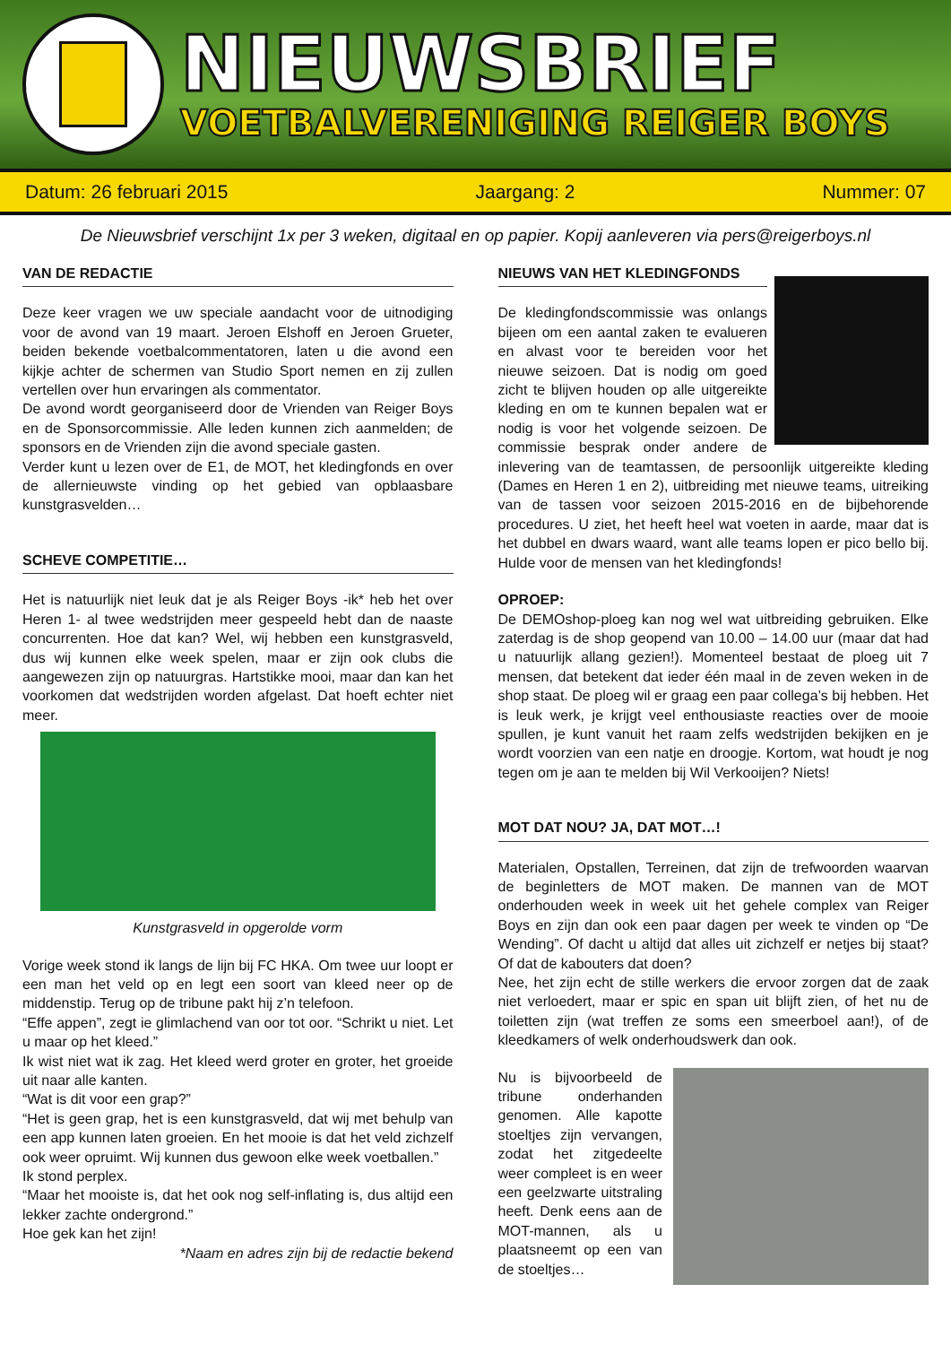NIEUWSBRIEF
VOETBALVERENIGING REIGER BOYS
Datum: 26 februari 2015 Jaargang: 2 Nummer: 07
De Nieuwsbrief verschijnt 1x per 3 weken, digitaal en op papier. Kopij aanleveren via pers@reigerboys.nl
VAN DE REDACTIE
Deze keer vragen we uw speciale aandacht voor de uitnodiging voor de avond van 19 maart. Jeroen Elshoff en Jeroen Grueter, beiden bekende voetbalcommentatoren, laten u die avond een kijkje achter de schermen van Studio Sport nemen en zij zullen vertellen over hun ervaringen als commentator.
De avond wordt georganiseerd door de Vrienden van Reiger Boys en de Sponsorcommissie. Alle leden kunnen zich aanmelden; de sponsors en de Vrienden zijn die avond speciale gasten.
Verder kunt u lezen over de E1, de MOT, het kledingfonds en over de allernieuwste vinding op het gebied van opblaasbare kunstgrasvelden…
SCHEVE COMPETITIE…
Het is natuurlijk niet leuk dat je als Reiger Boys -ik* heb het over Heren 1- al twee wedstrijden meer gespeeld hebt dan de naaste concurrenten. Hoe dat kan? Wel, wij hebben een kunstgrasveld, dus wij kunnen elke week spelen, maar er zijn ook clubs die aangewezen zijn op natuurgras. Hartstikke mooi, maar dan kan het voorkomen dat wedstrijden worden afgelast. Dat hoeft echter niet meer.
Kunstgrasveld in opgerolde vorm
Vorige week stond ik langs de lijn bij FC HKA. Om twee uur loopt er een man het veld op en legt een soort van kleed neer op de middenstip. Terug op de tribune pakt hij z’n telefoon.
“Effe appen”, zegt ie glimlachend van oor tot oor. “Schrikt u niet. Let u maar op het kleed.”
Ik wist niet wat ik zag. Het kleed werd groter en groter, het groeide uit naar alle kanten.
“Wat is dit voor een grap?”
“Het is geen grap, het is een kunstgrasveld, dat wij met behulp van een app kunnen laten groeien. En het mooie is dat het veld zichzelf ook weer opruimt. Wij kunnen dus gewoon elke week voetballen.”
Ik stond perplex.
“Maar het mooiste is, dat het ook nog self-inflating is, dus altijd een lekker zachte ondergrond.”
Hoe gek kan het zijn!
*Naam en adres zijn bij de redactie bekend
NIEUWS VAN HET KLEDINGFONDS
De kledingfondscommissie was onlangs bijeen om een aantal zaken te evalueren en alvast voor te bereiden voor het nieuwe seizoen. Dat is nodig om goed zicht te blijven houden op alle uitgereikte kleding en om te kunnen bepalen wat er nodig is voor het volgende seizoen. De commissie besprak onder andere de inlevering van de teamtassen, de persoonlijk uitgereikte kleding (Dames en Heren 1 en 2), uitbreiding met nieuwe teams, uitreiking van de tassen voor seizoen 2015-2016 en de bijbehorende procedures. U ziet, het heeft heel wat voeten in aarde, maar dat is het dubbel en dwars waard, want alle teams lopen er pico bello bij. Hulde voor de mensen van het kledingfonds!
OPROEP:
De DEMOshop-ploeg kan nog wel wat uitbreiding gebruiken. Elke zaterdag is de shop geopend van 10.00 – 14.00 uur (maar dat had u natuurlijk allang gezien!). Momenteel bestaat de ploeg uit 7 mensen, dat betekent dat ieder één maal in de zeven weken in de shop staat. De ploeg wil er graag een paar collega’s bij hebben. Het is leuk werk, je krijgt veel enthousiaste reacties over de mooie spullen, je kunt vanuit het raam zelfs wedstrijden bekijken en je wordt voorzien van een natje en droogje. Kortom, wat houdt je nog tegen om je aan te melden bij Wil Verkooijen? Niets!
MOT DAT NOU? JA, DAT MOT…!
Materialen, Opstallen, Terreinen, dat zijn de trefwoorden waarvan de beginletters de MOT maken. De mannen van de MOT onderhouden week in week uit het gehele complex van Reiger Boys en zijn dan ook een paar dagen per week te vinden op “De Wending”. Of dacht u altijd dat alles uit zichzelf er netjes bij staat? Of dat de kabouters dat doen?
Nee, het zijn echt de stille werkers die ervoor zorgen dat de zaak niet verloedert, maar er spic en span uit blijft zien, of het nu de toiletten zijn (wat treffen ze soms een smeerboel aan!), of de kleedkamers of welk onderhoudswerk dan ook.
Nu is bijvoorbeeld de tribune onderhanden genomen. Alle kapotte stoeltjes zijn vervangen, zodat het zitgedeelte weer compleet is en weer een geelzwarte uitstraling heeft. Denk eens aan de MOT-mannen, als u plaatsneemt op een van de stoeltjes…